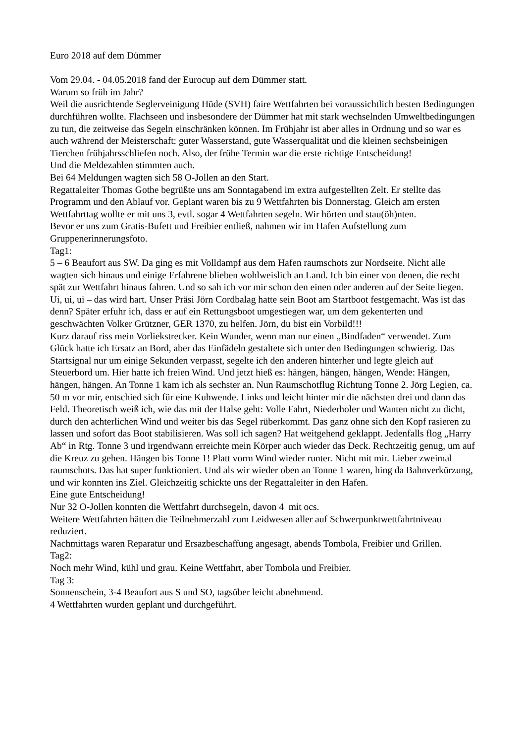Euro 2018 auf dem Dümmer
Vom 29.04. - 04.05.2018 fand der Eurocup auf dem Dümmer statt.
Warum so früh im Jahr?
Weil die ausrichtende Seglerveinigung Hüde (SVH) faire Wettfahrten bei voraussichtlich besten Bedingungen durchführen wollte. Flachseen und insbesondere der Dümmer hat mit stark wechselnden Umweltbedingungen zu tun, die zeitweise das Segeln einschränken können. Im Frühjahr ist aber alles in Ordnung und so war es auch während der Meisterschaft: guter Wasserstand, gute Wasserqualität und die kleinen sechsbeinigen Tierchen frühjahrsschliefen noch. Also, der frühe Termin war die erste richtige Entscheidung!
Und die Meldezahlen stimmten auch.
Bei 64 Meldungen wagten sich 58 O-Jollen an den Start.
Regattaleiter Thomas Gothe begrüßte uns am Sonntagabend im extra aufgestellten Zelt. Er stellte das Programm und den Ablauf vor. Geplant waren bis zu 9 Wettfahrten bis Donnerstag. Gleich am ersten Wettfahrttag wollte er mit uns 3, evtl. sogar 4 Wettfahrten segeln. Wir hörten und stau(öh)nten.
Bevor er uns zum Gratis-Bufett und Freibier entließ, nahmen wir im Hafen Aufstellung zum Gruppenerinnerungsfoto.
Tag1:
5 – 6 Beaufort aus SW. Da ging es mit Volldampf aus dem Hafen raumschots zur Nordseite. Nicht alle wagten sich hinaus und einige Erfahrene blieben wohlweislich an Land. Ich bin einer von denen, die recht spät zur Wettfahrt hinaus fahren. Und so sah ich vor mir schon den einen oder anderen auf der Seite liegen. Ui, ui, ui – das wird hart. Unser Präsi Jörn Cordbalag hatte sein Boot am Startboot festgemacht. Was ist das denn? Später erfuhr ich, dass er auf ein Rettungsboot umgestiegen war, um dem gekenterten und geschwächten Volker Grützner, GER 1370, zu helfen. Jörn, du bist ein Vorbild!!!
Kurz darauf riss mein Vorliekstrecker. Kein Wunder, wenn man nur einen „Bindfaden“ verwendet. Zum Glück hatte ich Ersatz an Bord, aber das Einfädeln gestaltete sich unter den Bedingungen schwierig. Das Startsignal nur um einige Sekunden verpasst, segelte ich den anderen hinterher und legte gleich auf Steuerbord um. Hier hatte ich freien Wind. Und jetzt hieß es: hängen, hängen, hängen, Wende: Hängen, hängen, hängen. An Tonne 1 kam ich als sechster an. Nun Raumschotflug Richtung Tonne 2. Jörg Legien, ca. 50 m vor mir, entschied sich für eine Kuhwende. Links und leicht hinter mir die nächsten drei und dann das Feld. Theoretisch weiß ich, wie das mit der Halse geht: Volle Fahrt, Niederholer und Wanten nicht zu dicht, durch den achterlichen Wind und weiter bis das Segel rüberkommt. Das ganz ohne sich den Kopf rasieren zu lassen und sofort das Boot stabilisieren. Was soll ich sagen? Hat weitgehend geklappt. Jedenfalls flog „Harry Ab“ in Rtg. Tonne 3 und irgendwann erreichte mein Körper auch wieder das Deck. Rechtzeitig genug, um auf die Kreuz zu gehen. Hängen bis Tonne 1! Platt vorm Wind wieder runter. Nicht mit mir. Lieber zweimal raumschots. Das hat super funktioniert. Und als wir wieder oben an Tonne 1 waren, hing da Bahnverkürzung, und wir konnten ins Ziel. Gleichzeitig schickte uns der Regattaleiter in den Hafen.
Eine gute Entscheidung!
Nur 32 O-Jollen konnten die Wettfahrt durchsegeln, davon 4 mit ocs.
Weitere Wettfahrten hätten die Teilnehmerzahl zum Leidwesen aller auf Schwerpunktwettfahrtniveau reduziert.
Nachmittags waren Reparatur und Ersazbeschaffung angesagt, abends Tombola, Freibier und Grillen.
Tag2:
Noch mehr Wind, kühl und grau. Keine Wettfahrt, aber Tombola und Freibier.
Tag 3:
Sonnenschein, 3-4 Beaufort aus S und SO, tagsüber leicht abnehmend.
4 Wettfahrten wurden geplant und durchgeführt.